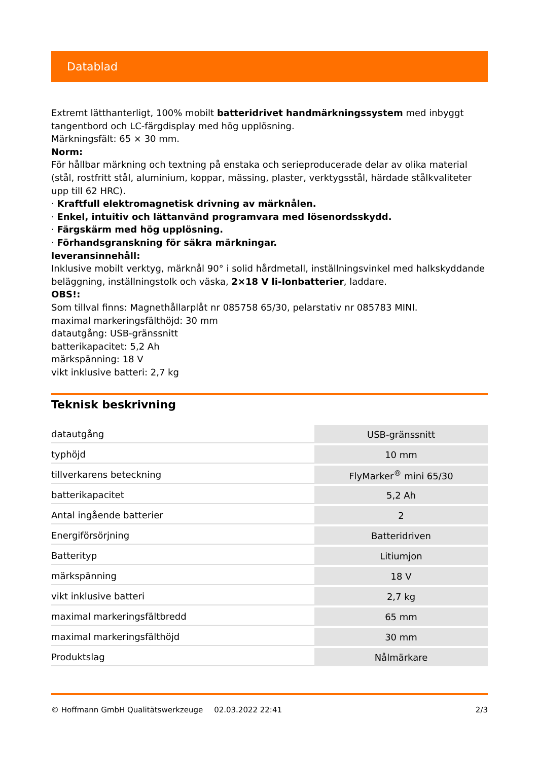Datablad
Extremt lätthanterligt, 100% mobilt batteridrivet handmärkningssystem med inbyggt tangentbord och LC-färgdisplay med hög upplösning.
Märkningsfält: 65 × 30 mm.
Norm:
För hållbar märkning och textning på enstaka och serieproducerade delar av olika material (stål, rostfritt stål, aluminium, koppar, mässing, plaster, verktygsstål, härdade stålkvaliteter upp till 62 HRC).
· Kraftfull elektromagnetisk drivning av märknålen.
· Enkel, intuitiv och lättanvänd programvara med lösenordsskydd.
· Färgskärm med hög upplösning.
· Förhandsgranskning för säkra märkningar.
leveransinnehåll:
Inklusive mobilt verktyg, märknål 90° i solid hårdmetall, inställningsvinkel med halkskyddande beläggning, inställningstolk och väska, 2×18 V li-Ionbatterier, laddare.
OBS!:
Som tillval finns: Magnethållarplåt nr 085758 65/30, pelarstativ nr 085783 MINI.
maximal markeringsfälthöjd: 30 mm
datautgång: USB-gränssnitt
batterikapacitet: 5,2 Ah
märkspänning: 18 V
vikt inklusive batteri: 2,7 kg
Teknisk beskrivning
| datautgång | USB-gränssnitt |
| typhöjd | 10 mm |
| tillverkarens beteckning | FlyMarker<sup>®</sup> mini 65/30 |
| batterikapacitet | 5,2 Ah |
| Antal ingående batterier | 2 |
| Energiförsörjning | Batteridriven |
| Batterityp | Litiumjon |
| märkspänning | 18 V |
| vikt inklusive batteri | 2,7 kg |
| maximal markeringsfältbredd | 65 mm |
| maximal markeringsfälthöjd | 30 mm |
| Produktslag | Nålmärkare |
© Hoffmann GmbH Qualitätswerkzeuge 02.03.2022 22:41 2/3